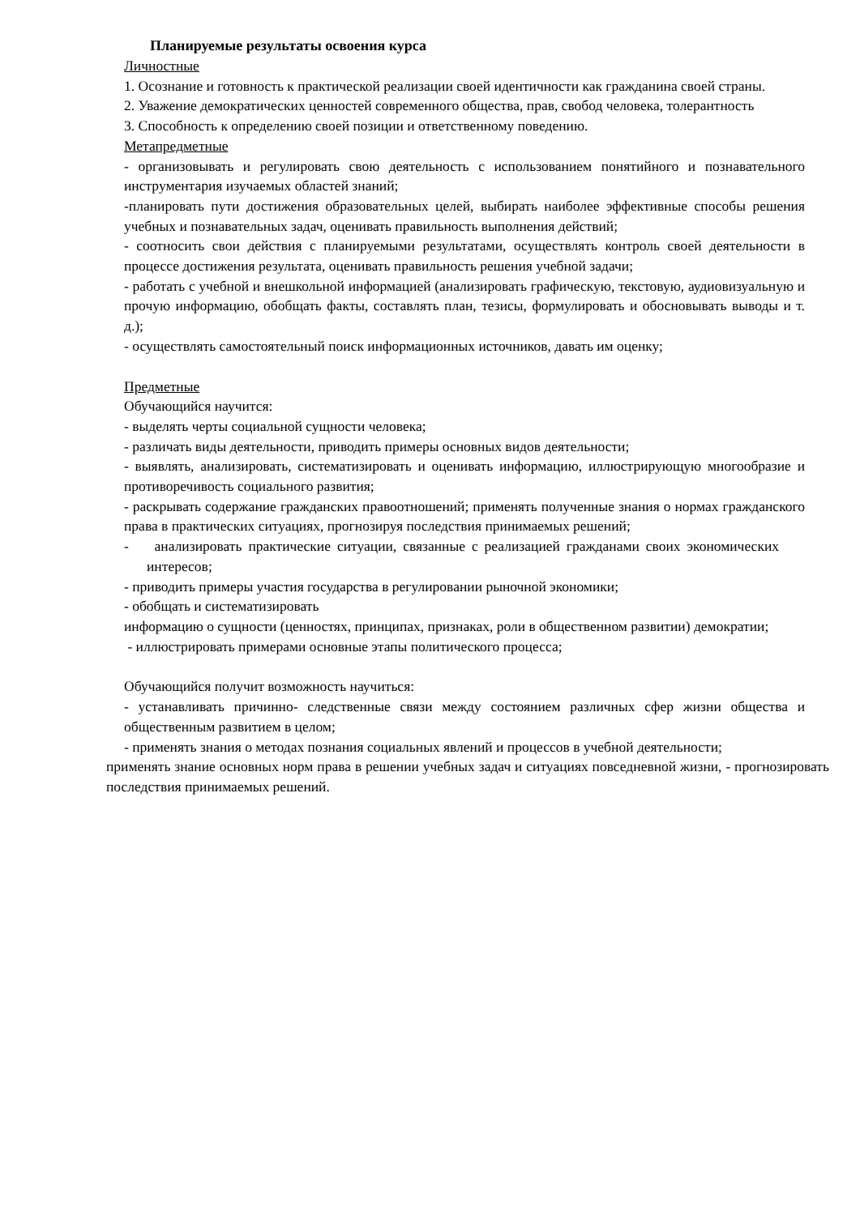Планируемые результаты освоения курса
Личностные
1. Осознание и готовность к практической реализации своей идентичности как гражданина своей страны.
2. Уважение демократических ценностей современного общества, прав, свобод человека, толерантность
3. Способность к определению своей позиции и ответственному поведению.
Метапредметные
- организовывать и регулировать свою деятельность с использованием понятийного и познавательного инструментария изучаемых областей знаний;
-планировать пути достижения образовательных целей, выбирать наиболее эффективные способы решения учебных и познавательных задач, оценивать правильность выполнения действий;
- соотносить свои действия с планируемыми результатами, осуществлять контроль своей деятельности в процессе достижения результата, оценивать правильность решения учебной задачи;
- работать с учебной и внешкольной информацией (анализировать графическую, текстовую, аудиовизуальную и прочую информацию, обобщать факты, составлять план, тезисы, формулировать и обосновывать выводы и т. д.);
- осуществлять самостоятельный поиск информационных источников, давать им оценку;
Предметные
Обучающийся научится:
- выделять черты социальной сущности человека;
- различать виды деятельности, приводить примеры основных видов деятельности;
- выявлять, анализировать, систематизировать и оценивать информацию, иллюстрирующую многообразие и противоречивость социального развития;
- раскрывать содержание гражданских правоотношений; применять полученные знания о нормах гражданского права в практических ситуациях, прогнозируя последствия принимаемых решений;
- анализировать практические ситуации, связанные с реализацией гражданами своих экономических интересов;
- приводить примеры участия государства в регулировании рыночной экономики;
- обобщать и систематизировать
информацию о сущности (ценностях, принципах, признаках, роли в общественном развитии) демократии;
- иллюстрировать примерами основные этапы политического процесса;
Обучающийся получит возможность научиться:
- устанавливать причинно- следственные связи между состоянием различных сфер жизни общества и общественным развитием в целом;
- применять знания о методах познания социальных явлений и процессов в учебной деятельности;
применять знание основных норм права в решении учебных задач и ситуациях повседневной жизни, - прогнозировать последствия принимаемых решений.